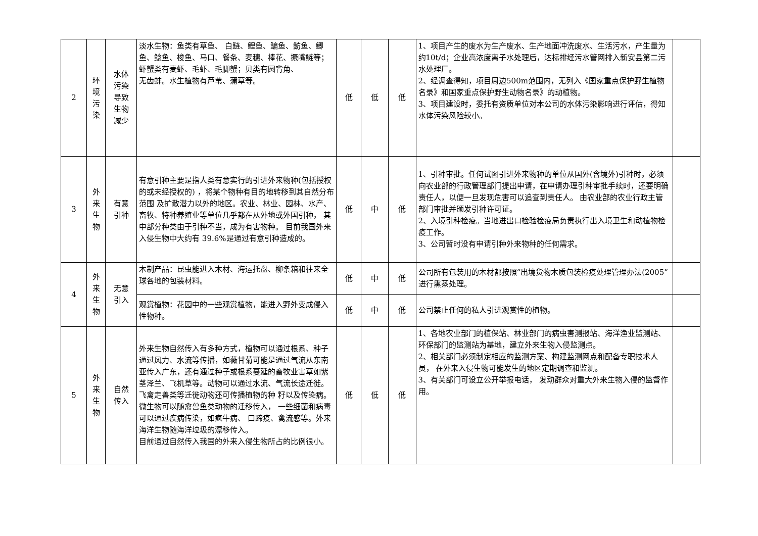| 2 | 环 境 污 染 | 水体 污染 导致 生物 减少 | 淡水生物：鱼类有草鱼、 白鲢、鲤鱼、鳊鱼、鲂鱼、鲫鱼、鲶鱼、梭鱼、马口、餐条、麦穗、棒花、撅嘴鲢等；虾蟹类有麦虾、毛虾、毛脚蟹；贝类有圆背角、 无齿蚌。水生植物有芦苇、蒲草等。 | 低 | 低 | 低 | 1、项目产生的废水为生产废水、生产地面冲洗废水、生活污水，产生量为约10t/d；企业高浓度离子水处理后，达标排经污水管网排入新安县第二污水处理厂。 2、经调查得知，项目周边500m范围内，无列入《国家重点保护野生植物名录》和国家重点保护野生动物名录》的动植物。 3、项目建设时，委托有资质单位对本公司的水体污染影响进行评估，得知水体污染风险较小。 | |
| 3 | 外 来 生 物 | 有意 引种 | 有意引种主要是指人类有意实行的引进外来物种(包括授权的或未经授权的) ，将某个物种有目的地转移到其自然分布范围 及扩散潜力以外的地区。农业、林业、园林、水产、畜牧、特种养殖业等单位几乎都在从外地或外国引种， 其中部分种类由于引种不当，成为有害物种。 目前我国外来入侵生物中大约有 39.6%是通过有意引种造成的。 | 低 | 中 | 低 | 1、引种审批。任何试图引进外来物种的单位从国外(含境外)引种时，必须向农业部的行政管理部门提出申请，在申请办理引种审批手续时，还要明确责任人，以便一旦发现危害可以追查到责任人。 由农业部的农业行政主管部门审批并颁发引种许可证。 2、入境引种检疫。当地进出口检验检疫局负责执行出入境卫生和动植物检疫工作。 3、公司暂时没有申请引种外来物种的任何需求。 | |
| 4 | 外 来 生 物 | 无意 引入 | 木制产品：昆虫能进入木材、海运托盘、柳条箱和往来全球各地的包装材料。 | 低 | 中 | 低 | 公司所有包装用的木材都按照“出境货物木质包装检疫处理管理办法(2005”进行熏蒸处理。 | |
| | | | 观赏植物：花园中的一些观赏植物，能进入野外变成侵入性物种。 | 低 | 中 | 低 | 公司禁止任何的私人引进观赏性的植物。 | |
| 5 | 外 来 生 物 | 自然 传入 | 外来生物自然传入有多种方式，植物可以通过根系、种子通过风力、水流等传播，如薇甘菊可能是通过气流从东南亚传入广东，还有通过种子或根系蔓延的畜牧业害草如紫茎泽兰、飞机草等。动物可以通过水流、气流长途迁徙。飞禽走兽类等迁徙动物还可传播植物的种 籽以及传染病。微生物可以随禽兽鱼类动物的迁移传入， 一些细菌和病毒可以通过疾病传染，如疯牛病、 口蹄疫、禽流感等。外来海洋生物随海洋垃圾的漂移传入。 目前通过自然传入我国的外来入侵生物所占的比例很小。 | 低 | 低 | 低 | 1、各地农业部门的植保站、林业部门的病虫害测报站、海洋渔业监测站、环保部门的监测站为基地，建立外来生物入侵监测点。 2、相关部门必须制定相应的监测方案、构建监测网点和配备专职技术人员， 在外来入侵生物可能发生的地区定期调查和监测。 3、有关部门可设立公开举报电话， 发动群众对重大外来生物入侵的监督作用。 | |